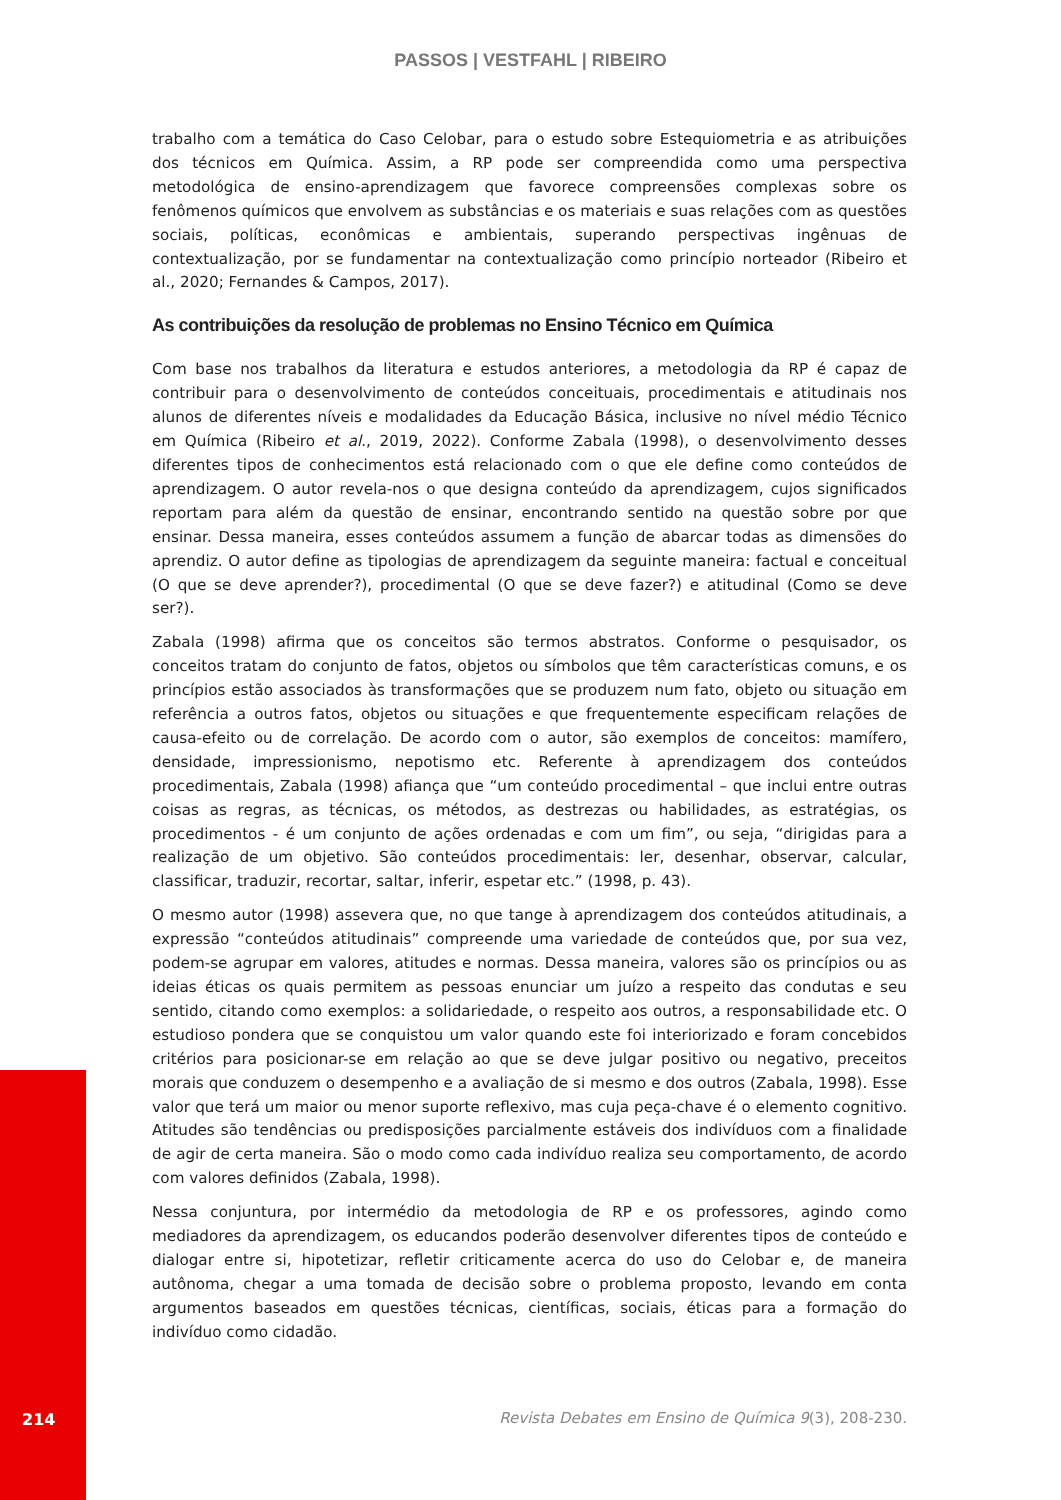PASSOS | VESTFAHL | RIBEIRO
trabalho com a temática do Caso Celobar, para o estudo sobre Estequiometria e as atribuições dos técnicos em Química. Assim, a RP pode ser compreendida como uma perspectiva metodológica de ensino-aprendizagem que favorece compreensões complexas sobre os fenômenos químicos que envolvem as substâncias e os materiais e suas relações com as questões sociais, políticas, econômicas e ambientais, superando perspectivas ingênuas de contextualização, por se fundamentar na contextualização como princípio norteador (Ribeiro et al., 2020; Fernandes & Campos, 2017).
As contribuições da resolução de problemas no Ensino Técnico em Química
Com base nos trabalhos da literatura e estudos anteriores, a metodologia da RP é capaz de contribuir para o desenvolvimento de conteúdos conceituais, procedimentais e atitudinais nos alunos de diferentes níveis e modalidades da Educação Básica, inclusive no nível médio Técnico em Química (Ribeiro et al., 2019, 2022). Conforme Zabala (1998), o desenvolvimento desses diferentes tipos de conhecimentos está relacionado com o que ele define como conteúdos de aprendizagem. O autor revela-nos o que designa conteúdo da aprendizagem, cujos significados reportam para além da questão de ensinar, encontrando sentido na questão sobre por que ensinar. Dessa maneira, esses conteúdos assumem a função de abarcar todas as dimensões do aprendiz. O autor define as tipologias de aprendizagem da seguinte maneira: factual e conceitual (O que se deve aprender?), procedimental (O que se deve fazer?) e atitudinal (Como se deve ser?).
Zabala (1998) afirma que os conceitos são termos abstratos. Conforme o pesquisador, os conceitos tratam do conjunto de fatos, objetos ou símbolos que têm características comuns, e os princípios estão associados às transformações que se produzem num fato, objeto ou situação em referência a outros fatos, objetos ou situações e que frequentemente especificam relações de causa-efeito ou de correlação. De acordo com o autor, são exemplos de conceitos: mamífero, densidade, impressionismo, nepotismo etc. Referente à aprendizagem dos conteúdos procedimentais, Zabala (1998) afiança que “um conteúdo procedimental – que inclui entre outras coisas as regras, as técnicas, os métodos, as destrezas ou habilidades, as estratégias, os procedimentos - é um conjunto de ações ordenadas e com um fim”, ou seja, “dirigidas para a realização de um objetivo. São conteúdos procedimentais: ler, desenhar, observar, calcular, classificar, traduzir, recortar, saltar, inferir, espetar etc.” (1998, p. 43).
O mesmo autor (1998) assevera que, no que tange à aprendizagem dos conteúdos atitudinais, a expressão “conteúdos atitudinais” compreende uma variedade de conteúdos que, por sua vez, podem-se agrupar em valores, atitudes e normas. Dessa maneira, valores são os princípios ou as ideias éticas os quais permitem as pessoas enunciar um juízo a respeito das condutas e seu sentido, citando como exemplos: a solidariedade, o respeito aos outros, a responsabilidade etc. O estudioso pondera que se conquistou um valor quando este foi interiorizado e foram concebidos critérios para posicionar-se em relação ao que se deve julgar positivo ou negativo, preceitos morais que conduzem o desempenho e a avaliação de si mesmo e dos outros (Zabala, 1998). Esse valor que terá um maior ou menor suporte reflexivo, mas cuja peça-chave é o elemento cognitivo. Atitudes são tendências ou predisposições parcialmente estáveis dos indivíduos com a finalidade de agir de certa maneira. São o modo como cada indivíduo realiza seu comportamento, de acordo com valores definidos (Zabala, 1998).
Nessa conjuntura, por intermédio da metodologia de RP e os professores, agindo como mediadores da aprendizagem, os educandos poderão desenvolver diferentes tipos de conteúdo e dialogar entre si, hipotetizar, refletir criticamente acerca do uso do Celobar e, de maneira autônoma, chegar a uma tomada de decisão sobre o problema proposto, levando em conta argumentos baseados em questões técnicas, científicas, sociais, éticas para a formação do indivíduo como cidadão.
214
Revista Debates em Ensino de Química 9(3), 208-230.